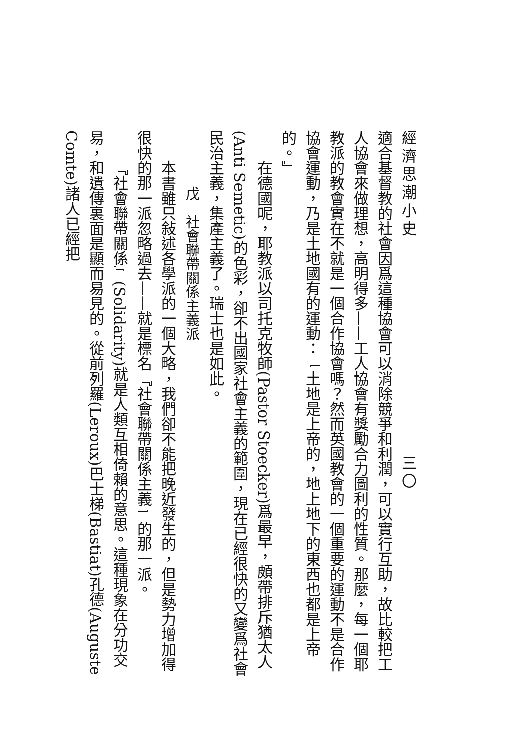經濟思潮小史　　　　　　　　　　　　三〇
適合基督教的社會因爲這種協會可以消除競爭和利潤，可以實行互助，故比較把工人協會來做理想，高明得多——工人協會有獎勵合力圖利的性質。那麼，每一個耶教派的教會實在不就是一個合作協會嗎？然而英國教會的一個重要的運動不是合作協會運動，乃是土地國有的運動：『土地是上帝的，地上地下的東西也都是上帝的。』
在德國呢，耶教派以司托克牧師(Pastor Stoecker)爲最早，頗帶排斥猶太人(Anti Semetic)的色彩，卻不出國家社會主義的範圍，現在已經很快的又變爲社會民治主義，集產主義了。瑞士也是如此。
戊　社會聯帶關係主義派
本書雖只敍述各學派的一個大略，我們卻不能把晚近發生的，但是勢力增加得很快的那一派忽略過去——就是標名『社會聯帶關係主義』的那一派。
『社會聯帶關係』(Solidarity)就是人類互相倚賴的意思。這種現象在分功交易，和遺傳裏面是顯而易見的。從前列羅(Leroux)巴士梯(Bastiat)孔德(Auguste Comte)諸人已經把